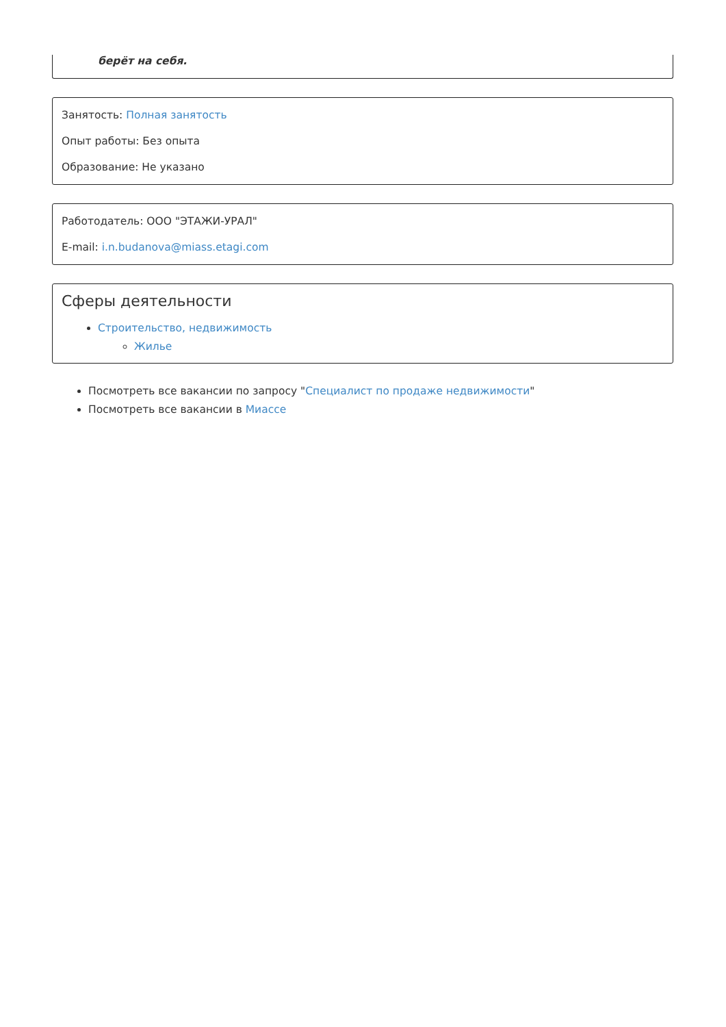берёт на себя.
Занятость: Полная занятость
Опыт работы: Без опыта
Образование: Не указано
Работодатель: ООО "ЭТАЖИ-УРАЛ"
E-mail: i.n.budanova@miass.etagi.com
Сферы деятельности
Строительство, недвижимость
Жилье
Посмотреть все вакансии по запросу "Специалист по продаже недвижимости"
Посмотреть все вакансии в Миассе